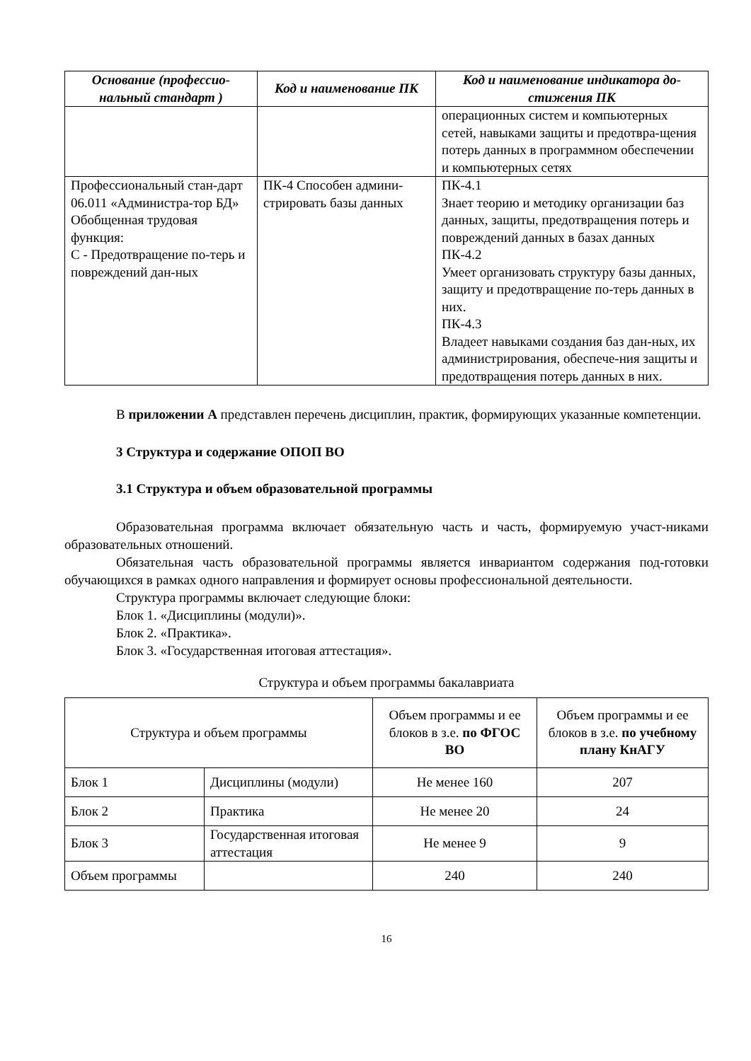| Основание (профессио-нальный стандарт ) | Код и наименование ПК | Код и наименование индикатора до-стижения ПК |
| --- | --- | --- |
| | | операционных систем и компьютерных сетей, навыками защиты и предотвра-щения потерь данных в программном обеспечении и компьютерных сетях |
| Профессиональный стан-дарт 06.011 «Администра-тор БД» Обобщенная трудовая функция: С - Предотвращение по-терь и повреждений дан-ных | ПК-4 Способен админи-стрировать базы данных | ПК-4.1 Знает теорию и методику организации баз данных, защиты, предотвращения потерь и повреждений данных в базах данных ПК-4.2 Умеет организовать структуру базы данных, защиту и предотвращение по-терь данных в них. ПК-4.3 Владеет навыками создания баз дан-ных, их администрирования, обеспече-ния защиты и предотвращения потерь данных в них. |
В приложении А представлен перечень дисциплин, практик, формирующих указанные компетенции.
3 Структура и содержание ОПОП ВО
3.1 Структура и объем образовательной программы
Образовательная программа включает обязательную часть и часть, формируемую участ-никами образовательных отношений.
Обязательная часть образовательной программы является инвариантом содержания под-готовки обучающихся в рамках одного направления и формирует основы профессиональной деятельности.
Структура программы включает следующие блоки:
Блок 1. «Дисциплины (модули)».
Блок 2. «Практика».
Блок 3. «Государственная итоговая аттестация».
Структура и объем программы бакалавриата
| Структура и объем программы | | Объем программы и ее блоков в з.е. по ФГОС ВО | Объем программы и ее блоков в з.е. по учебному плану КнАГУ |
| Блок 1 | Дисциплины (модули) | Не менее 160 | 207 |
| Блок 2 | Практика | Не менее 20 | 24 |
| Блок 3 | Государственная итоговая аттестация | Не менее 9 | 9 |
| Объем программы | | 240 | 240 |
16